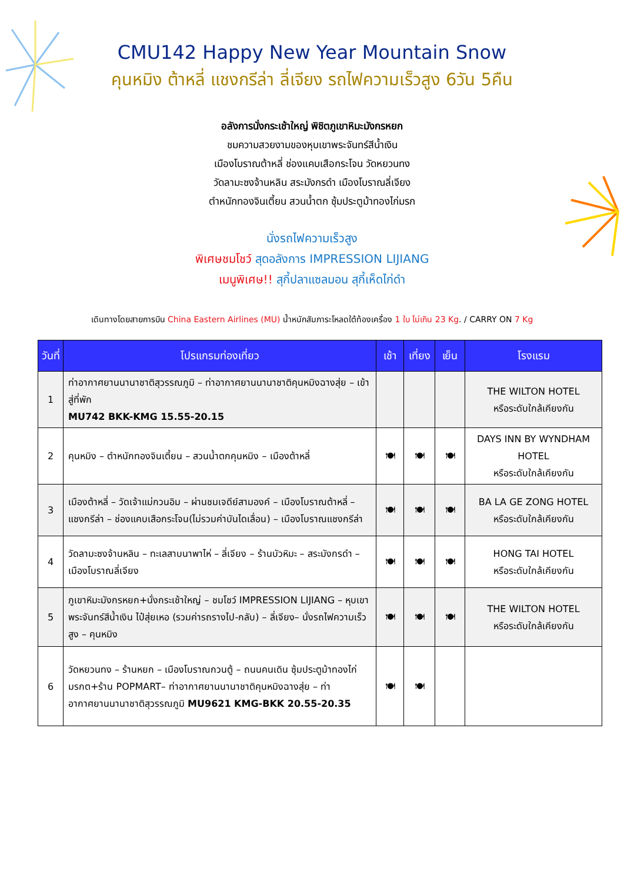CMU142 Happy New Year Mountain Snow
คุนหมิง ต้าหลี่ แชงกรีล่า ลี่เจียง รถไฟความเร็วสูง 6วัน 5คืน
อลังการนั่งกระเช้าใหญ่ พิชิตภูเขาหิมะมังกรหยก
ชมความสวยงามของหุบเขาพระจันทร์สีน้ำเงิน
เมืองโบราณต้าหลี่ ช่องแคบเสือกระโจน วัดหยวนทง
วัดลามะซงจ้านหลิน สระมังกรดำ เมืองโบราณลี่เจียง
ตำหนักทองจินเตี้ยน สวนน้ำตก ซุ้มประตูม้าทองไก่มรก
นั่งรถไฟความเร็วสูง
พิเศษชมโชว์ สุดอลังการ IMPRESSION LIJIANG
เมนูพิเศษ!! สุกี้ปลาแซลมอน สุกี้เห็ดไก่ดำ
เดินทางโดยสายการบิน China Eastern Airlines (MU) น้ำหนักสัมภาระโหลดใต้ท้องเครื่อง 1 ใบ ไม่เกิน 23 Kg. / CARRY ON 7 Kg
| วันที่ | โปรแกรมท่องเที่ยว | เช้า | เที่ยง | เย็น | โรงแรม |
| --- | --- | --- | --- | --- | --- |
| 1 | ท่าอากาศยานนานาชาติสุวรรณภูมิ – ท่าอากาศยานนานาชาติคุนหมิงฉางสุ่ย – เข้าสู่ที่พัก MU742 BKK-KMG 15.55-20.15 | | | | THE WILTON HOTEL หรือระดับใกล้เคียงกัน |
| 2 | คุนหมิง – ตำหนักทองจินเตี้ยน – สวนน้ำตกคุนหมิง – เมืองต้าหลี่ | 🍽 | 🍽 | 🍽 | DAYS INN BY WYNDHAM HOTEL หรือระดับใกล้เคียงกัน |
| 3 | เมืองต้าหลี่ – วัดเจ้าแม่กวนอิม – ผ่านชมเจดีย์สามองค์ – เมืองโบราณต้าหลี่ – แชงกรีล่า – ช่องแคบเสือกระโจน(ไม่รวมค่าบันไดเลื่อน) – เมืองโบราณแชงกรีล่า | 🍽 | 🍽 | 🍽 | BA LA GE ZONG HOTEL หรือระดับใกล้เคียงกัน |
| 4 | วัดลามะซงจ้านหลิน – ทะเลสาบนาพาไห่ – ลี่เจียง – ร้านบัวหิมะ – สระมังกรดำ – เมืองโบราณลี่เจียง | 🍽 | 🍽 | 🍽 | HONG TAI HOTEL หรือระดับใกล้เคียงกัน |
| 5 | ภูเขาหิมะมังกรหยก+นั่งกระเช้าใหญ่ – ชมโชว์ IMPRESSION LIJIANG – หุบเขาพระจันทร์สีน้ำเงิน ไป๋สุ่ยเหอ (รวมค่ารถรางไป-กลับ) – ลี่เจียง– นั่งรถไฟความเร็วสูง – คุนหมิง | 🍽 | 🍽 | 🍽 | THE WILTON HOTEL หรือระดับใกล้เคียงกัน |
| 6 | วัดหยวนทง – ร้านหยก – เมืองโบราณกวนตู้ – ถนนคนเดิน ซุ้มประตูม้าทองไก่มรกต+ร้าน POPMART– ท่าอากาศยานนานาชาติคุนหมิงฉางสุ่ย – ท่าอากาศยานนานาชาติสุวรรณภูมิ MU9621 KMG-BKK 20.55-20.35 | 🍽 | 🍽 | | |